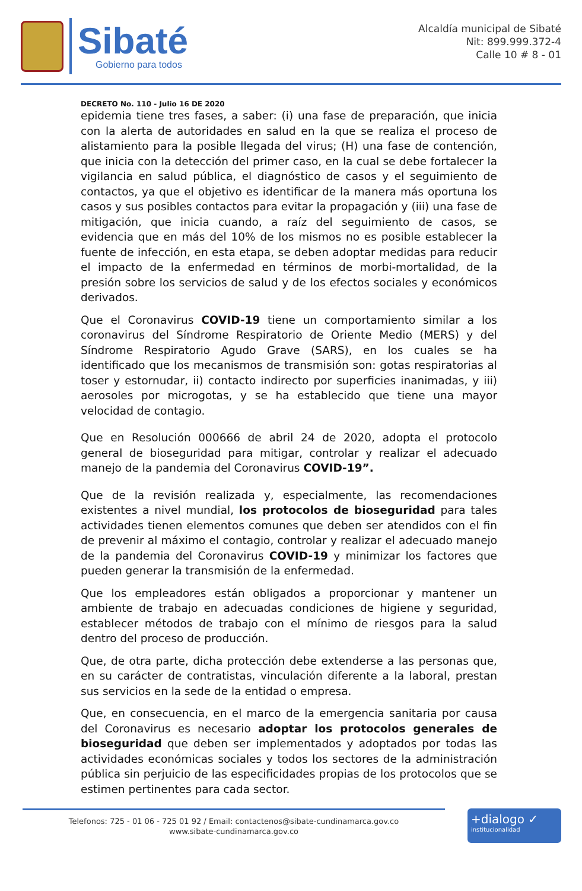Sibaté
Gobierno para todos
Alcaldía municipal de Sibaté
Nit: 899.999.372-4
Calle 10 # 8 - 01
DECRETO No. 110 - Julio 16 DE 2020
epidemia tiene tres fases, a saber: (i) una fase de preparación, que inicia con la alerta de autoridades en salud en la que se realiza el proceso de alistamiento para la posible llegada del virus; (H) una fase de contención, que inicia con la detección del primer caso, en la cual se debe fortalecer la vigilancia en salud pública, el diagnóstico de casos y el seguimiento de contactos, ya que el objetivo es identificar de la manera más oportuna los casos y sus posibles contactos para evitar la propagación y (iii) una fase de mitigación, que inicia cuando, a raíz del seguimiento de casos, se evidencia que en más del 10% de los mismos no es posible establecer la fuente de infección, en esta etapa, se deben adoptar medidas para reducir el impacto de la enfermedad en términos de morbi-mortalidad, de la presión sobre los servicios de salud y de los efectos sociales y económicos derivados.
Que el Coronavirus COVID-19 tiene un comportamiento similar a los coronavirus del Síndrome Respiratorio de Oriente Medio (MERS) y del Síndrome Respiratorio Agudo Grave (SARS), en los cuales se ha identificado que los mecanismos de transmisión son: gotas respiratorias al toser y estornudar, ii) contacto indirecto por superficies inanimadas, y iii) aerosoles por microgotas, y se ha establecido que tiene una mayor velocidad de contagio.
Que en Resolución 000666 de abril 24 de 2020, adopta el protocolo general de bioseguridad para mitigar, controlar y realizar el adecuado manejo de la pandemia del Coronavirus COVID-19”.
Que de la revisión realizada y, especialmente, las recomendaciones existentes a nivel mundial, los protocolos de bioseguridad para tales actividades tienen elementos comunes que deben ser atendidos con el fin de prevenir al máximo el contagio, controlar y realizar el adecuado manejo de la pandemia del Coronavirus COVID-19 y minimizar los factores que pueden generar la transmisión de la enfermedad.
Que los empleadores están obligados a proporcionar y mantener un ambiente de trabajo en adecuadas condiciones de higiene y seguridad, establecer métodos de trabajo con el mínimo de riesgos para la salud dentro del proceso de producción.
Que, de otra parte, dicha protección debe extenderse a las personas que, en su carácter de contratistas, vinculación diferente a la laboral, prestan sus servicios en la sede de la entidad o empresa.
Que, en consecuencia, en el marco de la emergencia sanitaria por causa del Coronavirus es necesario adoptar los protocolos generales de bioseguridad que deben ser implementados y adoptados por todas las actividades económicas sociales y todos los sectores de la administración pública sin perjuicio de las especificidades propias de los protocolos que se estimen pertinentes para cada sector.
Telefonos: 725 - 01 06 - 725 01 92 / Email: contactenos@sibate-cundinamarca.gov.co
www.sibate-cundinamarca.gov.co
+dialogo ✓
institucionalidad